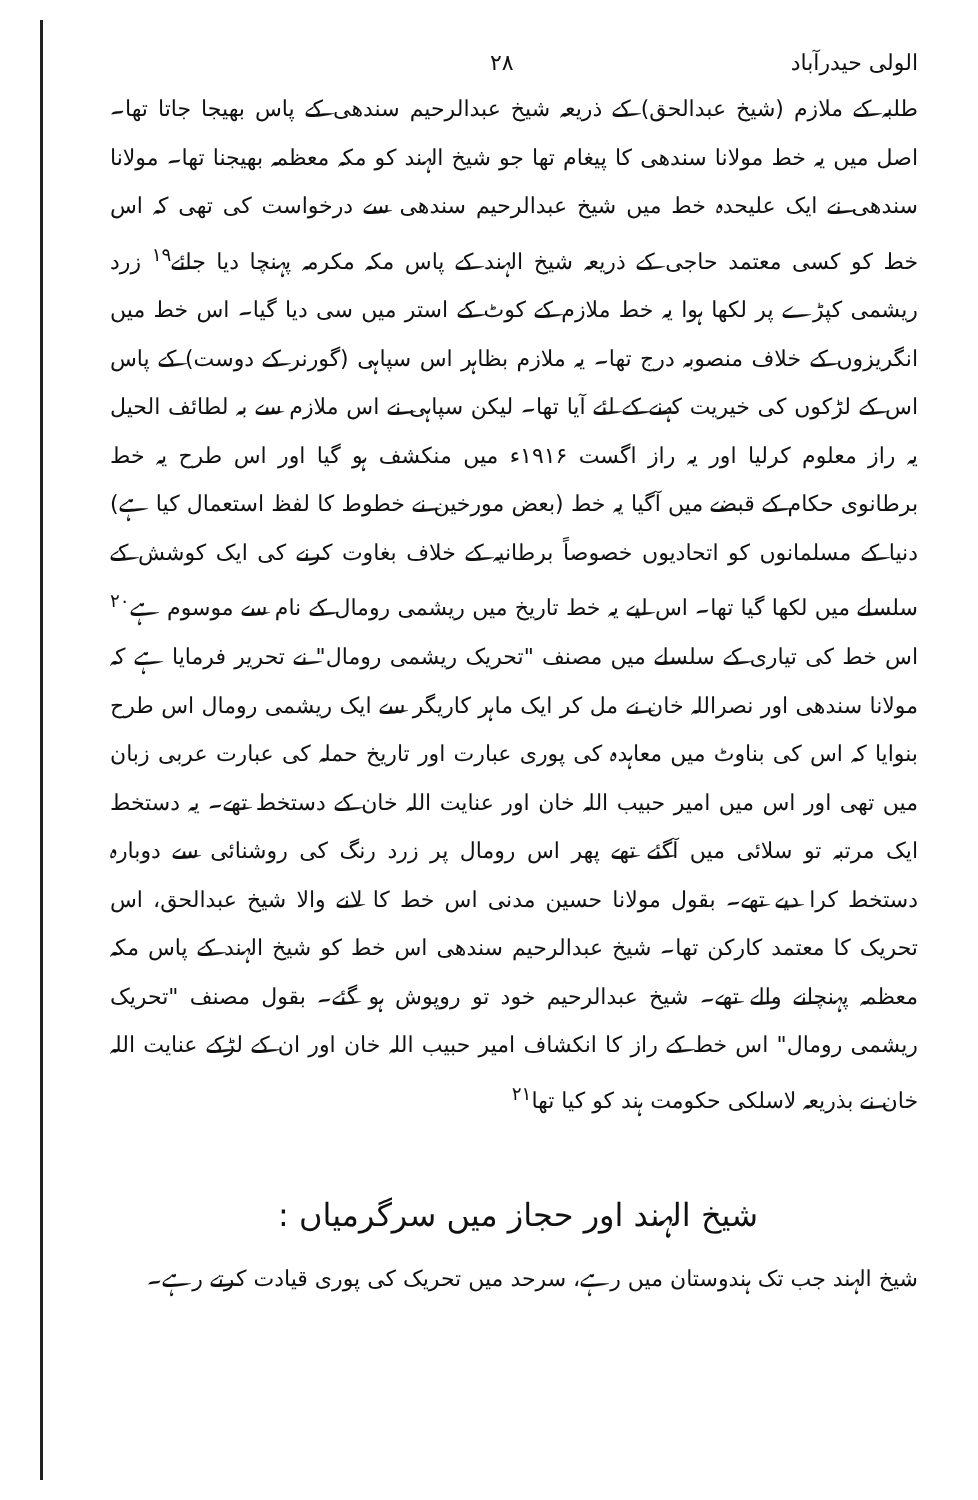الولی حیدرآباد ۲۸
طلبہ کے ملازم (شیخ عبدالحق) کے ذریعہ شیخ عبدالرحیم سندھی کے پاس بھیجا جاتا تھا۔ اصل میں یہ خط مولانا سندھی کا پیغام تھا جو شیخ الہند کو مکہ معظمہ بھیجنا تھا۔ مولانا سندھی نے ایک علیحدہ خط میں شیخ عبدالرحیم سندھی سے درخواست کی تھی کہ اس خط کو کسی معتمد حاجی کے ذریعہ شیخ الہند کے پاس مکہ مکرمہ پہنچا دیا جائے<sup>۱۹</sup> زرد ریشمی کپڑے پر لکھا ہوا یہ خط ملازم کے کوٹ کے استر میں سی دیا گیا۔ اس خط میں انگریزوں کے خلاف منصوبہ درج تھا۔ یہ ملازم بظاہر اس سپاہی (گورنر کے دوست) کے پاس اس کے لڑکوں کی خیریت کہنے کے لئے آیا تھا۔ لیکن سپاہی نے اس ملازم سے بہ لطائف الحیل یہ راز معلوم کرلیا اور یہ راز اگست ۱۹۱۶ء میں منکشف ہو گیا اور اس طرح یہ خط برطانوی حکام کے قبضے میں آگیا یہ خط (بعض مورخین نے خطوط کا لفظ استعمال کیا ہے) دنیا کے مسلمانوں کو اتحادیوں خصوصاً برطانیہ کے خلاف بغاوت کرنے کی ایک کوشش کے سلسلے میں لکھا گیا تھا۔ اس لیے یہ خط تاریخ میں ریشمی رومال کے نام سے موسوم ہے<sup>۲۰</sup> اس خط کی تیاری کے سلسلے میں مصنف "تحریک ریشمی رومال" نے تحریر فرمایا ہے کہ مولانا سندھی اور نصراللہ خان نے مل کر ایک ماہر کاریگر سے ایک ریشمی رومال اس طرح بنوایا کہ اس کی بناوٹ میں معاہدہ کی پوری عبارت اور تاریخ حملہ کی عبارت عربی زبان میں تھی اور اس میں امیر حبیب اللہ خان اور عنایت اللہ خان کے دستخط تھے۔ یہ دستخط ایک مرتبہ تو سلائی میں آگئے تھے پھر اس رومال پر زرد رنگ کی روشنائی سے دوبارہ دستخط کرا دیے تھے۔ بقول مولانا حسین مدنی اس خط کا لانے والا شیخ عبدالحق، اس تحریک کا معتمد کارکن تھا۔ شیخ عبدالرحیم سندھی اس خط کو شیخ الہند کے پاس مکہ معظمہ پہنچانے والے تھے۔ شیخ عبدالرحیم خود تو روپوش ہو گئے۔ بقول مصنف "تحریک ریشمی رومال" اس خط کے راز کا انکشاف امیر حبیب اللہ خان اور ان کے لڑکے عنایت اللہ خان نے بذریعہ لاسلکی حکومت ہند کو کیا تھا<sup>۲۱</sup>
شیخ الہند اور حجاز میں سرگرمیاں :
شیخ الہند جب تک ہندوستان میں رہے، سرحد میں تحریک کی پوری قیادت کرتے رہے۔